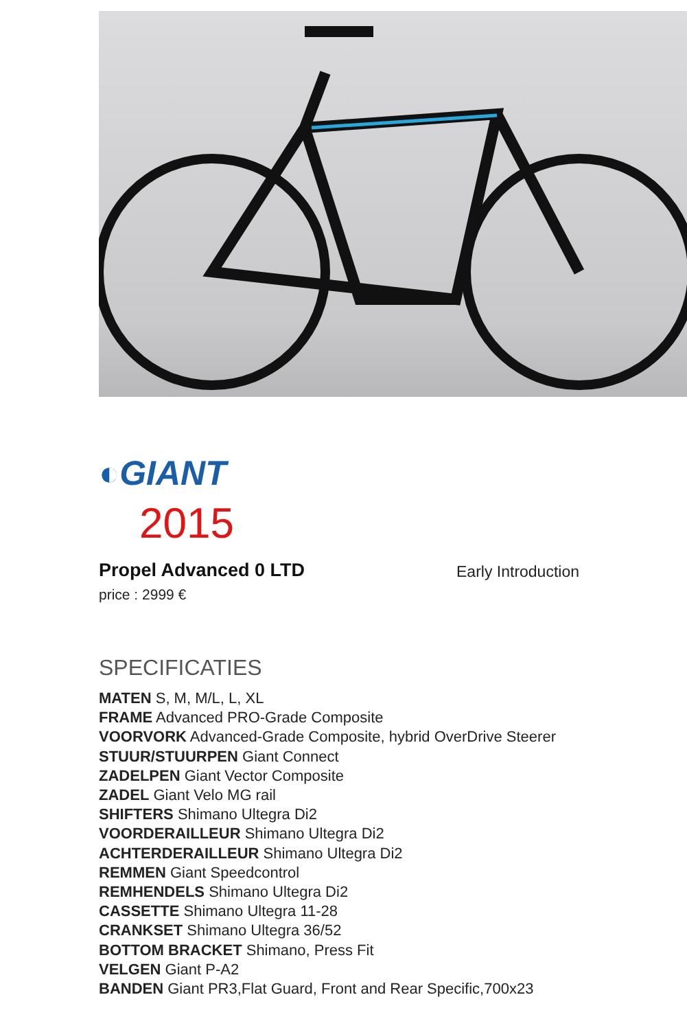◐GIANT
2015
Propel Advanced 0 LTD
Early Introduction
price : 2999 €
SPECIFICATIES
MATEN S, M, M/L, L, XL
FRAME Advanced PRO-Grade Composite
VOORVORK Advanced-Grade Composite, hybrid OverDrive Steerer
STUUR/STUURPEN Giant Connect
ZADELPEN Giant Vector Composite
ZADEL Giant Velo MG rail
SHIFTERS Shimano Ultegra Di2
VOORDERAILLEUR Shimano Ultegra Di2
ACHTERDERAILLEUR Shimano Ultegra Di2
REMMEN Giant Speedcontrol
REMHENDELS Shimano Ultegra Di2
CASSETTE Shimano Ultegra 11-28
CRANKSET Shimano Ultegra 36/52
BOTTOM BRACKET Shimano, Press Fit
VELGEN Giant P-A2
BANDEN Giant PR3,Flat Guard, Front and Rear Specific,700x23